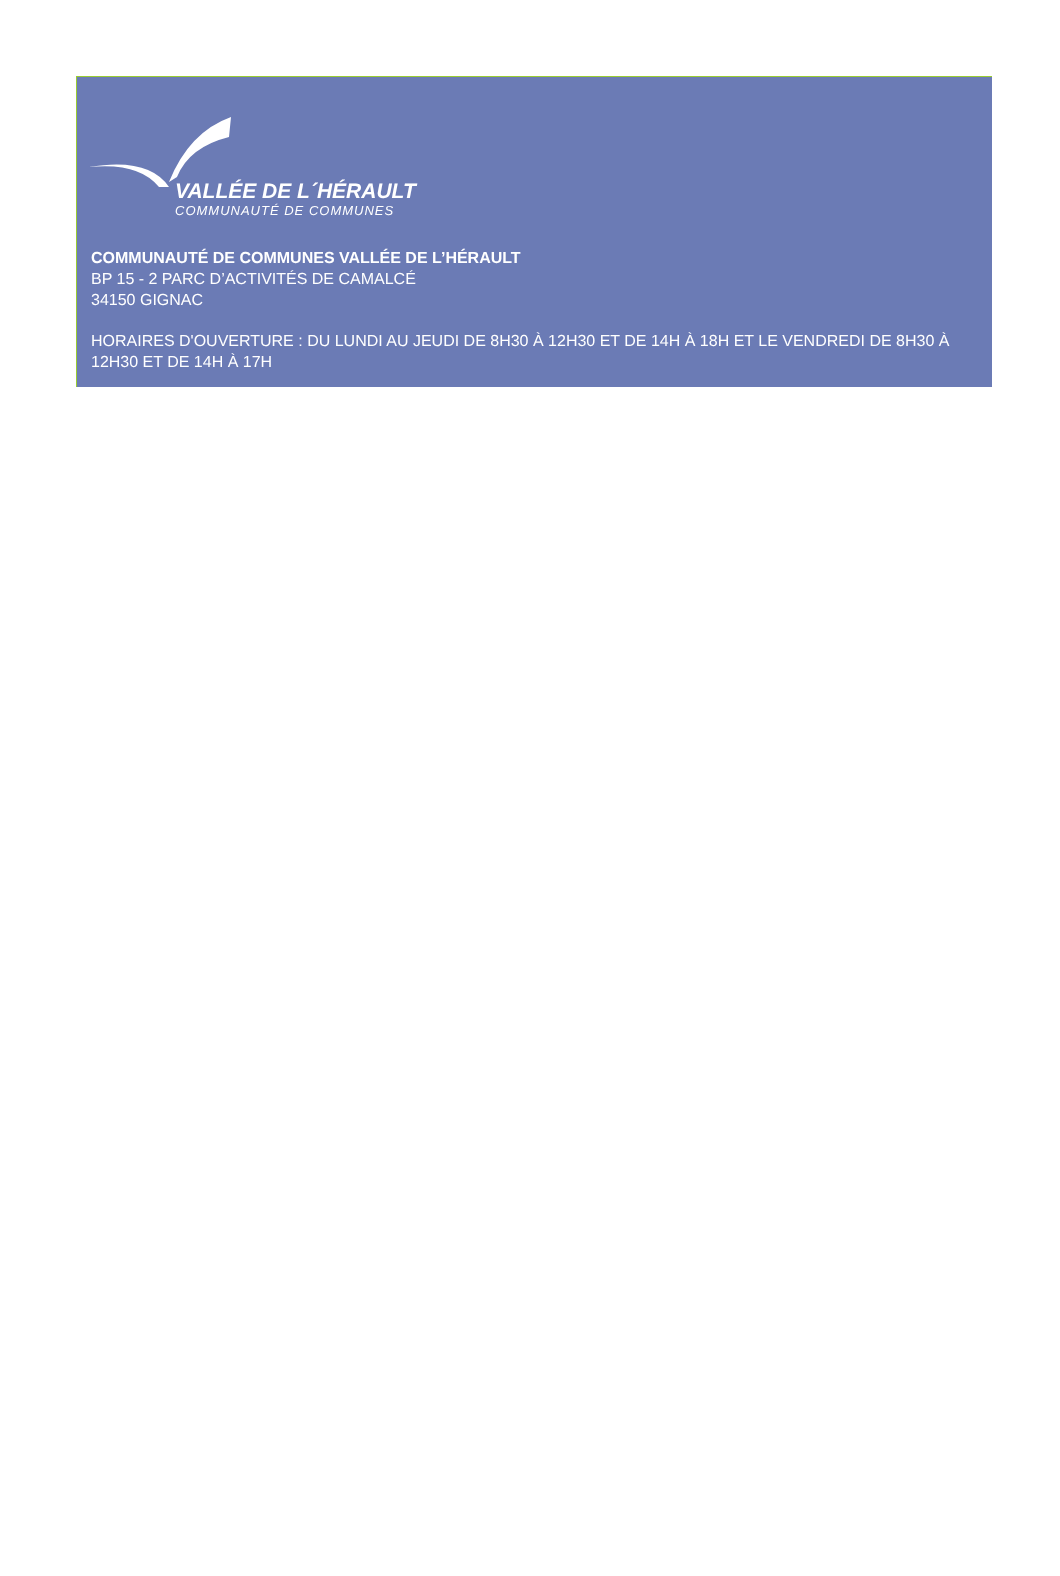VALLÉE DE L´HÉRAULT
COMMUNAUTÉ DE COMMUNES
COMMUNAUTÉ DE COMMUNES VALLÉE DE L’HÉRAULT
BP 15 - 2 PARC D’ACTIVITÉS DE CAMALCÉ
34150 GIGNAC
HORAIRES D'OUVERTURE : DU LUNDI AU JEUDI DE 8H30 À 12H30 ET DE 14H À 18H ET LE VENDREDI DE 8H30 À 12H30 ET DE 14H À 17H